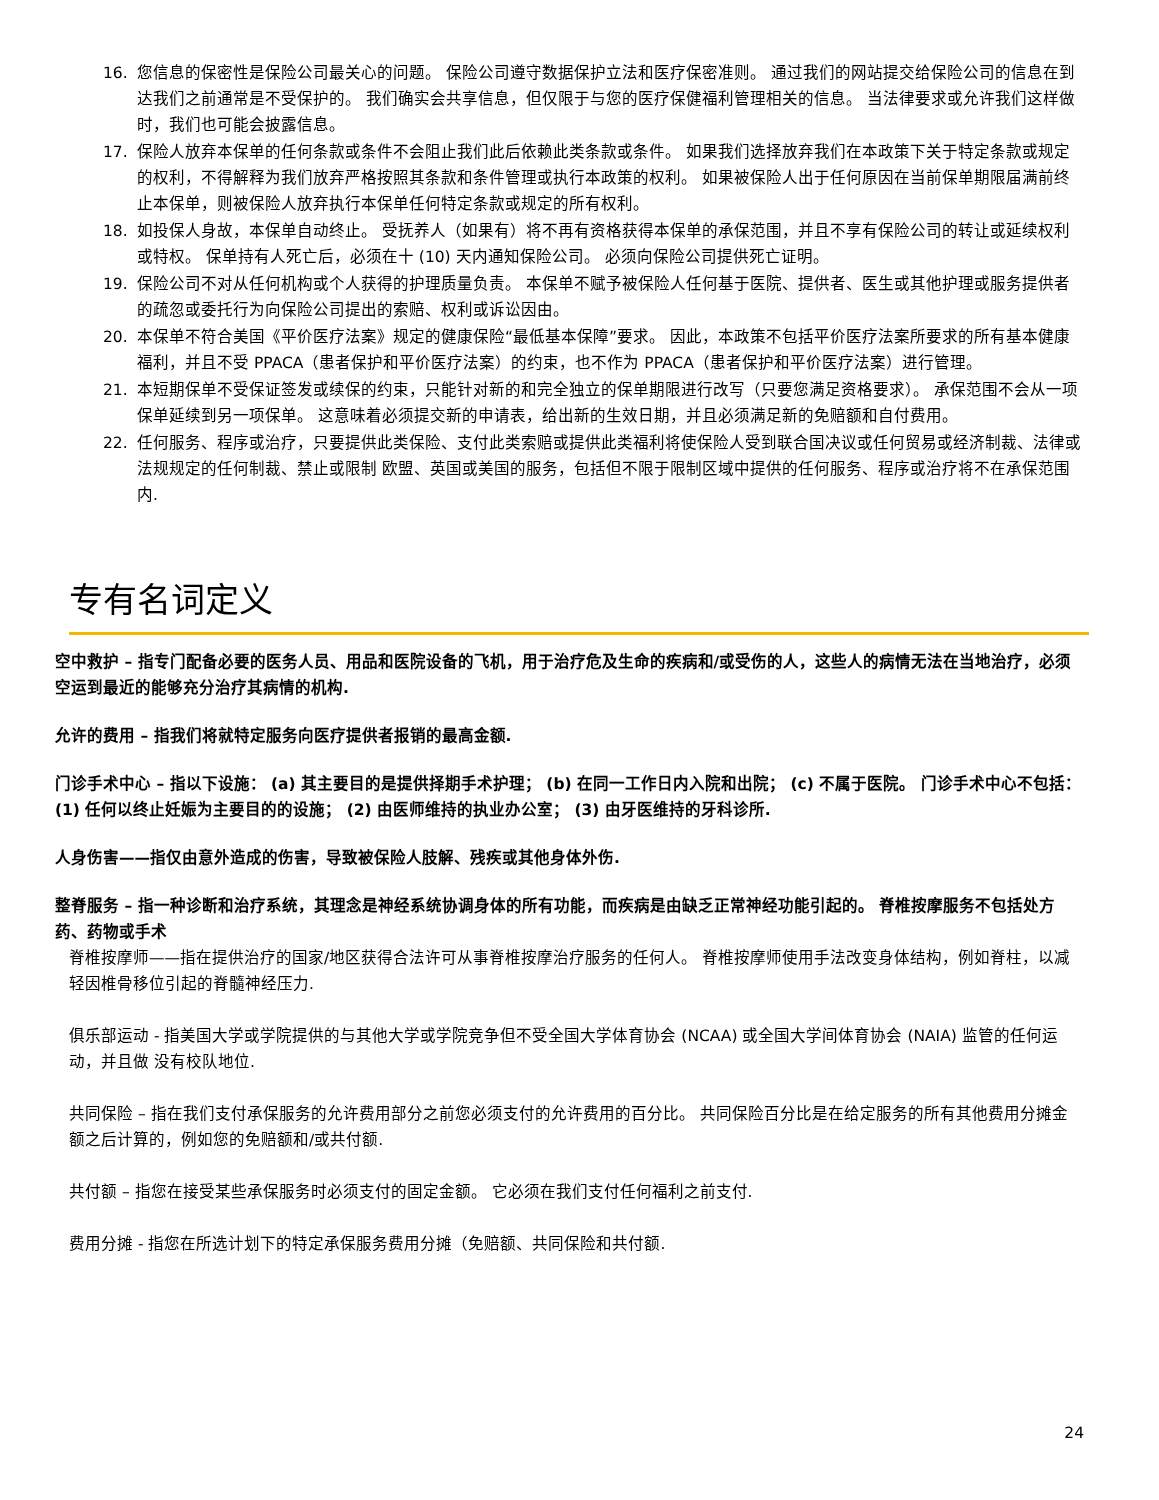16. 您信息的保密性是保险公司最关心的问题。 保险公司遵守数据保护立法和医疗保密准则。 通过我们的网站提交给保险公司的信息在到达我们之前通常是不受保护的。 我们确实会共享信息，但仅限于与您的医疗保健福利管理相关的信息。 当法律要求或允许我们这样做时，我们也可能会披露信息。
17. 保险人放弃本保单的任何条款或条件不会阻止我们此后依赖此类条款或条件。 如果我们选择放弃我们在本政策下关于特定条款或规定的权利，不得解释为我们放弃严格按照其条款和条件管理或执行本政策的权利。 如果被保险人出于任何原因在当前保单期限届满前终止本保单，则被保险人放弃执行本保单任何特定条款或规定的所有权利。
18. 如投保人身故，本保单自动终止。 受抚养人（如果有）将不再有资格获得本保单的承保范围，并且不享有保险公司的转让或延续权利或特权。 保单持有人死亡后，必须在十 (10) 天内通知保险公司。 必须向保险公司提供死亡证明。
19. 保险公司不对从任何机构或个人获得的护理质量负责。 本保单不赋予被保险人任何基于医院、提供者、医生或其他护理或服务提供者的疏忽或委托行为向保险公司提出的索赔、权利或诉讼因由。
20. 本保单不符合美国《平价医疗法案》规定的健康保险“最低基本保障”要求。 因此，本政策不包括平价医疗法案所要求的所有基本健康福利，并且不受 PPACA（患者保护和平价医疗法案）的约束，也不作为 PPACA（患者保护和平价医疗法案）进行管理。
21. 本短期保单不受保证签发或续保的约束，只能针对新的和完全独立的保单期限进行改写（只要您满足资格要求）。 承保范围不会从一项保单延续到另一项保单。 这意味着必须提交新的申请表，给出新的生效日期，并且必须满足新的免赔额和自付费用。
22. 任何服务、程序或治疗，只要提供此类保险、支付此类索赔或提供此类福利将使保险人受到联合国决议或任何贸易或经济制裁、法律或法规规定的任何制裁、禁止或限制 欧盟、英国或美国的服务，包括但不限于限制区域中提供的任何服务、程序或治疗将不在承保范围内.
专有名词定义
空中救护 – 指专门配备必要的医务人员、用品和医院设备的飞机，用于治疗危及生命的疾病和/或受伤的人，这些人的病情无法在当地治疗，必须空运到最近的能够充分治疗其病情的机构.
允许的费用 – 指我们将就特定服务向医疗提供者报销的最高金额.
门诊手术中心 – 指以下设施： (a) 其主要目的是提供择期手术护理； (b) 在同一工作日内入院和出院； (c) 不属于医院。 门诊手术中心不包括：(1) 任何以终止妊娠为主要目的的设施； (2) 由医师维持的执业办公室； (3) 由牙医维持的牙科诊所.
人身伤害——指仅由意外造成的伤害，导致被保险人肢解、残疾或其他身体外伤.
整脊服务 – 指一种诊断和治疗系统，其理念是神经系统协调身体的所有功能，而疾病是由缺乏正常神经功能引起的。 脊椎按摩服务不包括处方药、药物或手术
脊椎按摩师——指在提供治疗的国家/地区获得合法许可从事脊椎按摩治疗服务的任何人。 脊椎按摩师使用手法改变身体结构，例如脊柱，以减轻因椎骨移位引起的脊髓神经压力.
俱乐部运动 - 指美国大学或学院提供的与其他大学或学院竞争但不受全国大学体育协会 (NCAA) 或全国大学间体育协会 (NAIA) 监管的任何运动，并且做 没有校队地位.
共同保险 – 指在我们支付承保服务的允许费用部分之前您必须支付的允许费用的百分比。 共同保险百分比是在给定服务的所有其他费用分摊金额之后计算的，例如您的免赔额和/或共付额.
共付额 – 指您在接受某些承保服务时必须支付的固定金额。 它必须在我们支付任何福利之前支付.
费用分摊 - 指您在所选计划下的特定承保服务费用分摊（免赔额、共同保险和共付额.
24